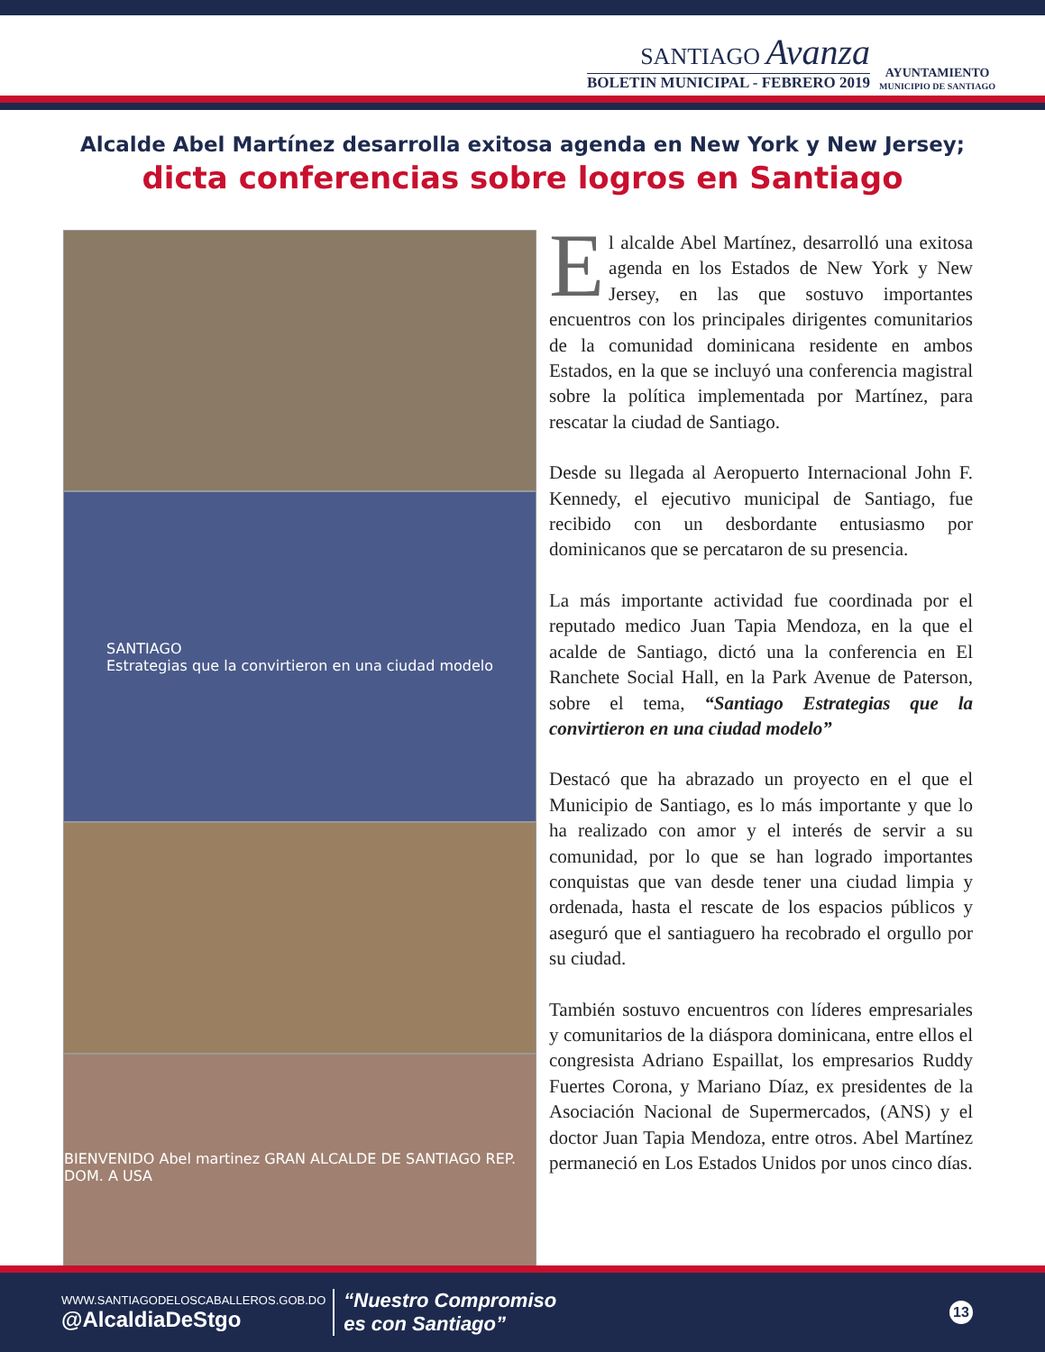SANTIAGO Avanza
BOLETIN MUNICIPAL - FEBRERO 2019
AYUNTAMIENTO
MUNICIPIO DE SANTIAGO
Alcalde Abel Martínez desarrolla exitosa agenda en New York y New Jersey;
dicta conferencias sobre logros en Santiago
SANTIAGO
Estrategias que la convirtieron en una ciudad modelo
BIENVENIDO Abel martinez GRAN ALCALDE DE SANTIAGO REP. DOM. A USA
El alcalde Abel Martínez, desarrolló una exitosa agenda en los Estados de New York y New Jersey, en las que sostuvo importantes encuentros con los principales dirigentes comunitarios de la comunidad dominicana residente en ambos Estados, en la que se incluyó una conferencia magistral sobre la política implementada por Martínez, para rescatar la ciudad de Santiago.
Desde su llegada al Aeropuerto Internacional John F. Kennedy, el ejecutivo municipal de Santiago, fue recibido con un desbordante entusiasmo por dominicanos que se percataron de su presencia.
La más importante actividad fue coordinada por el reputado medico Juan Tapia Mendoza, en la que el acalde de Santiago, dictó una la conferencia en El Ranchete Social Hall, en la Park Avenue de Paterson, sobre el tema, “Santiago Estrategias que la convirtieron en una ciudad modelo”
Destacó que ha abrazado un proyecto en el que el Municipio de Santiago, es lo más importante y que lo ha realizado con amor y el interés de servir a su comunidad, por lo que se han logrado importantes conquistas que van desde tener una ciudad limpia y ordenada, hasta el rescate de los espacios públicos y aseguró que el santiaguero ha recobrado el orgullo por su ciudad.
También sostuvo encuentros con líderes empresariales y comunitarios de la diáspora dominicana, entre ellos el congresista Adriano Espaillat, los empresarios Ruddy Fuertes Corona, y Mariano Díaz, ex presidentes de la Asociación Nacional de Supermercados, (ANS) y el doctor Juan Tapia Mendoza, entre otros. Abel Martínez permaneció en Los Estados Unidos por unos cinco días.
WWW.SANTIAGODELOSCABALLEROS.GOB.DO
@AlcaldiaDeStgo
“Nuestro Compromiso
es con Santiago”
13